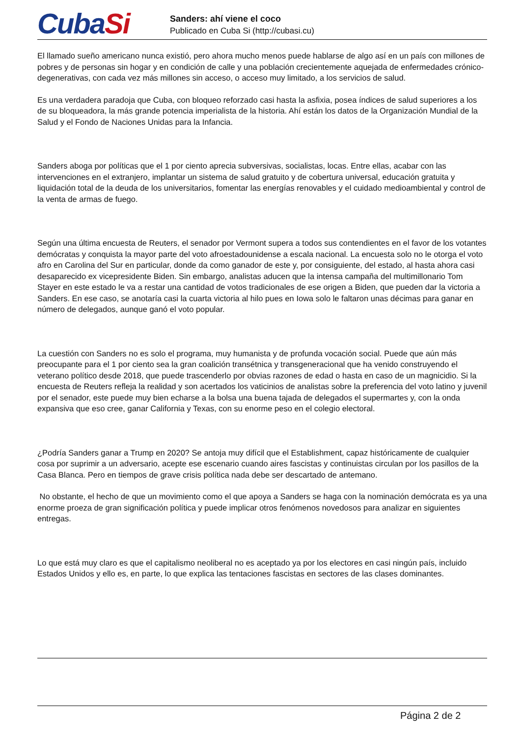CubaSi
Sanders: ahí viene el coco
Publicado en Cuba Si (http://cubasi.cu)
El llamado sueño americano nunca existió, pero ahora mucho menos puede hablarse de algo así en un país con millones de pobres y de personas sin hogar y en condición de calle y una población crecientemente aquejada de enfermedades crónico-degenerativas, con cada vez más millones sin acceso, o acceso muy limitado, a los servicios de salud.
Es una verdadera paradoja que Cuba, con bloqueo reforzado casi hasta la asfixia, posea índices de salud superiores a los de su bloqueadora, la más grande potencia imperialista de la historia. Ahí están los datos de la Organización Mundial de la Salud y el Fondo de Naciones Unidas para la Infancia.
Sanders aboga por políticas que el 1 por ciento aprecia subversivas, socialistas, locas. Entre ellas, acabar con las intervenciones en el extranjero, implantar un sistema de salud gratuito y de cobertura universal, educación gratuita y liquidación total de la deuda de los universitarios, fomentar las energías renovables y el cuidado medioambiental y control de la venta de armas de fuego.
Según una última encuesta de Reuters, el senador por Vermont supera a todos sus contendientes en el favor de los votantes demócratas y conquista la mayor parte del voto afroestadounidense a escala nacional. La encuesta solo no le otorga el voto afro en Carolina del Sur en particular, donde da como ganador de este y, por consiguiente, del estado, al hasta ahora casi desaparecido ex vicepresidente Biden. Sin embargo, analistas aducen que la intensa campaña del multimillonario Tom Stayer en este estado le va a restar una cantidad de votos tradicionales de ese origen a Biden, que pueden dar la victoria a Sanders. En ese caso, se anotaría casi la cuarta victoria al hilo pues en Iowa solo le faltaron unas décimas para ganar en número de delegados, aunque ganó el voto popular.
La cuestión con Sanders no es solo el programa, muy humanista y de profunda vocación social. Puede que aún más preocupante para el 1 por ciento sea la gran coalición transétnica y transgeneracional que ha venido construyendo el veterano político desde 2018, que puede trascenderlo por obvias razones de edad o hasta en caso de un magnicidio. Si la encuesta de Reuters refleja la realidad y son acertados los vaticinios de analistas sobre la preferencia del voto latino y juvenil por el senador, este puede muy bien echarse a la bolsa una buena tajada de delegados el supermartes y, con la onda expansiva que eso cree, ganar California y Texas, con su enorme peso en el colegio electoral.
¿Podría Sanders ganar a Trump en 2020? Se antoja muy difícil que el Establishment, capaz históricamente de cualquier cosa por suprimir a un adversario, acepte ese escenario cuando aires fascistas y continuistas circulan por los pasillos de la Casa Blanca. Pero en tiempos de grave crisis política nada debe ser descartado de antemano.
No obstante, el hecho de que un movimiento como el que apoya a Sanders se haga con la nominación demócrata es ya una enorme proeza de gran significación política y puede implicar otros fenómenos novedosos para analizar en siguientes entregas.
Lo que está muy claro es que el capitalismo neoliberal no es aceptado ya por los electores en casi ningún país, incluido Estados Unidos y ello es, en parte, lo que explica las tentaciones fascistas en sectores de las clases dominantes.
Página 2 de 2